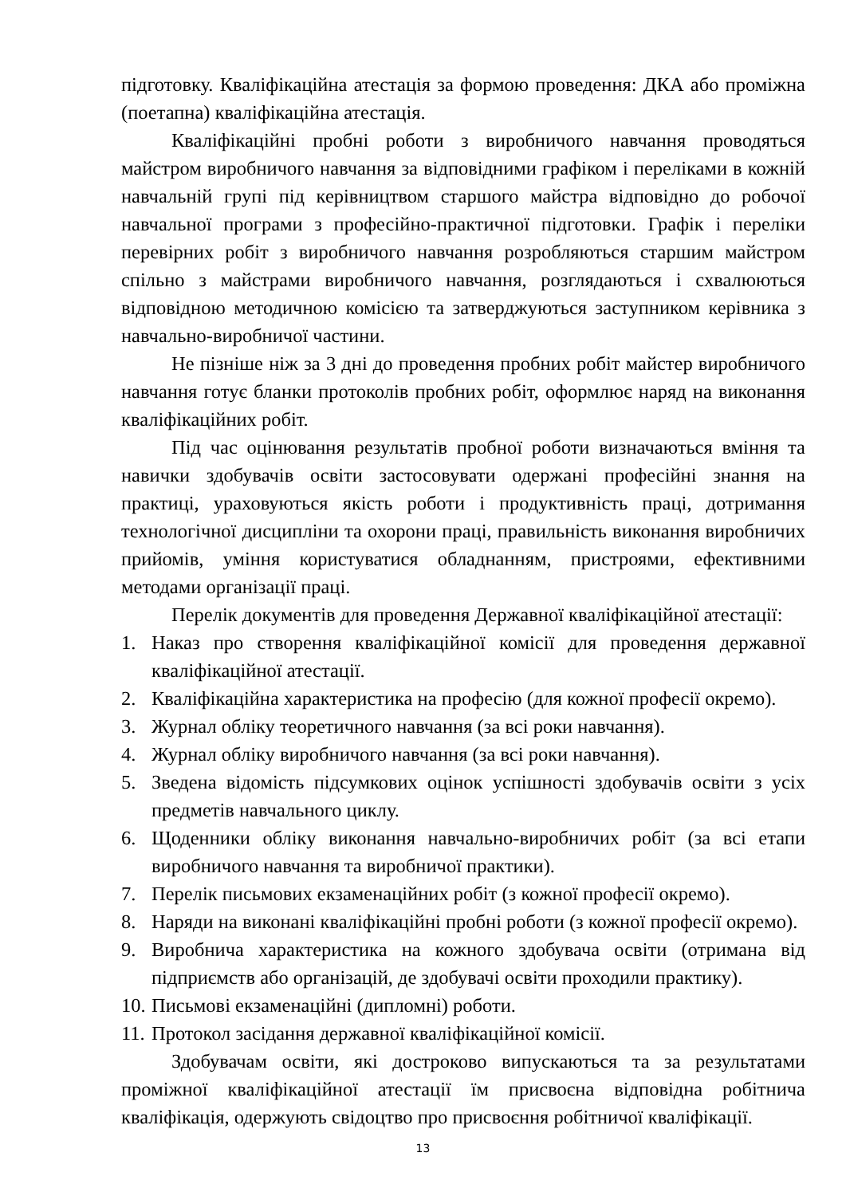підготовку. Кваліфікаційна атестація за формою проведення: ДКА або проміжна (поетапна) кваліфікаційна атестація.
Кваліфікаційні пробні роботи з виробничого навчання проводяться майстром виробничого навчання за відповідними графіком і переліками в кожній навчальній групі під керівництвом старшого майстра відповідно до робочої навчальної програми з професійно-практичної підготовки. Графік і переліки перевірних робіт з виробничого навчання розробляються старшим майстром спільно з майстрами виробничого навчання, розглядаються і схвалюються відповідною методичною комісією та затверджуються заступником керівника з навчально-виробничої частини.
Не пізніше ніж за 3 дні до проведення пробних робіт майстер виробничого навчання готує бланки протоколів пробних робіт, оформлює наряд на виконання кваліфікаційних робіт.
Під час оцінювання результатів пробної роботи визначаються вміння та навички здобувачів освіти застосовувати одержані професійні знання на практиці, ураховуються якість роботи і продуктивність праці, дотримання технологічної дисципліни та охорони праці, правильність виконання виробничих прийомів, уміння користуватися обладнанням, пристроями, ефективними методами організації праці.
Перелік документів для проведення Державної кваліфікаційної атестації:
1. Наказ про створення кваліфікаційної комісії для проведення державної кваліфікаційної атестації.
2. Кваліфікаційна характеристика на професію (для кожної професії окремо).
3. Журнал обліку теоретичного навчання (за всі роки навчання).
4. Журнал обліку виробничого навчання (за всі роки навчання).
5. Зведена відомість підсумкових оцінок успішності здобувачів освіти з усіх предметів навчального циклу.
6. Щоденники обліку виконання навчально-виробничих робіт (за всі етапи виробничого навчання та виробничої практики).
7. Перелік письмових екзаменаційних робіт (з кожної професії окремо).
8. Наряди на виконані кваліфікаційні пробні роботи (з кожної професії окремо).
9. Виробнича характеристика на кожного здобувача освіти (отримана від підприємств або організацій, де здобувачі освіти проходили практику).
10. Письмові екзаменаційні (дипломні) роботи.
11. Протокол засідання державної кваліфікаційної комісії.
Здобувачам освіти, які достроково випускаються та за результатами проміжної кваліфікаційної атестації їм присвоєна відповідна робітнича кваліфікація, одержують свідоцтво про присвоєння робітничої кваліфікації.
13